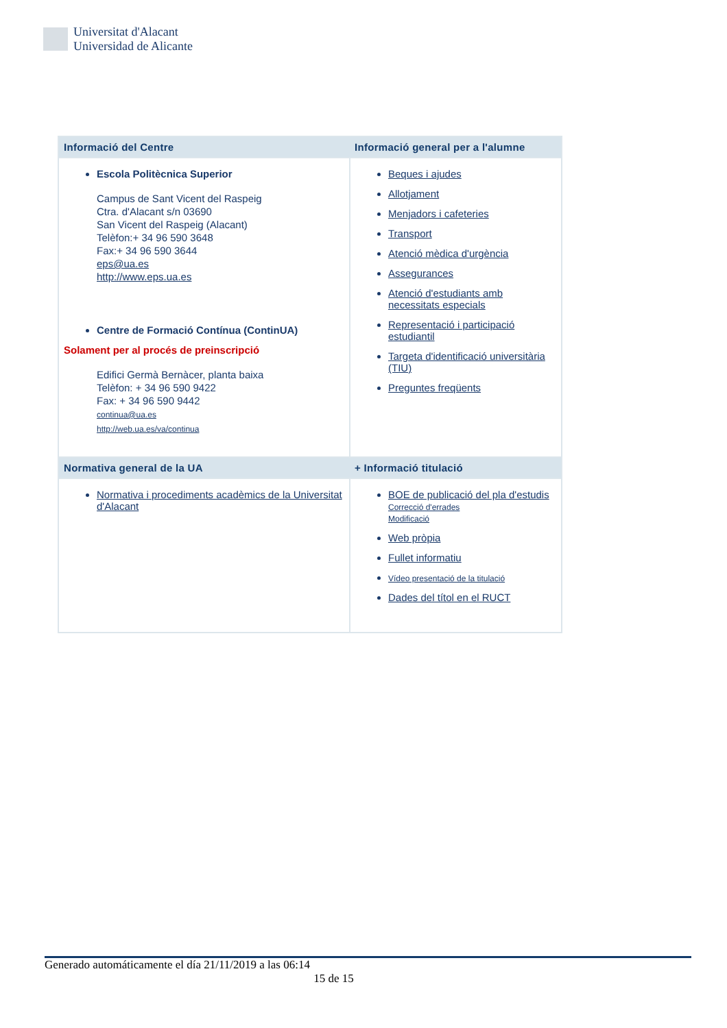Universitat d'Alacant
Universidad de Alicante
| Informació del Centre | Informació general per a l'alumne |
| --- | --- |
| Escola Politècnica Superior Campus de Sant Vicent del Raspeig Ctra. d'Alacant s/n 03690 San Vicent del Raspeig (Alacant) Telèfon:+ 34 96 590 3648 Fax:+ 34 96 590 3644 eps@ua.es http://www.eps.ua.es Centre de Formació Contínua (ContinUA) Solament per al procés de preinscripció Edifici Germà Bernàcer, planta baixa Telèfon: + 34 96 590 9422 Fax: + 34 96 590 9442 continua@ua.es http://web.ua.es/va/continua | Beques i ajudes Allotjament Menjadors i cafeteries Transport Atenció mèdica d'urgència Assegurances Atenció d'estudiants amb necessitats especials Representació i participació estudiantil Targeta d'identificació universitària (TIU) Preguntes freqüents |
| Normativa general de la UA | + Informació titulació |
| Normativa i procediments acadèmics de la Universitat d'Alacant | BOE de publicació del pla d'estudis Correcció d'errades Modificació Web pròpia Fullet informatiu Vídeo presentació de la titulació Dades del títol en el RUCT |
Generado automáticamente el día 21/11/2019 a las 06:14
15 de 15